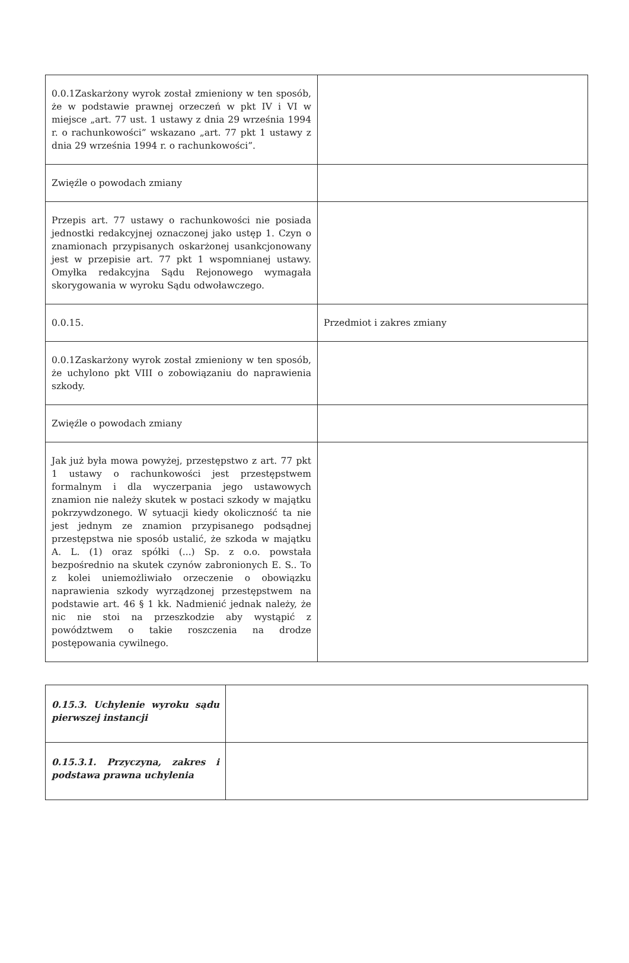| 0.0.1Zaskarżony wyrok został zmieniony w ten sposób, że w podstawie prawnej orzeczeń w pkt IV i VI w miejsce „art. 77 ust. 1 ustawy z dnia 29 września 1994 r. o rachunkowości” wskazano „art. 77 pkt 1 ustawy z dnia 29 września 1994 r. o rachunkowości”. | |
| Zwięźle o powodach zmiany | |
| Przepis art. 77 ustawy o rachunkowości nie posiada jednostki redakcyjnej oznaczonej jako ustęp 1. Czyn o znamionach przypisanych oskarżonej usankcjonowany jest w przepisie art. 77 pkt 1 wspomnianej ustawy. Omyłka redakcyjna Sądu Rejonowego wymagała skorygowania w wyroku Sądu odwoławczego. | |
| 0.0.15. | Przedmiot i zakres zmiany |
| 0.0.1Zaskarżony wyrok został zmieniony w ten sposób, że uchylono pkt VIII o zobowiązaniu do naprawienia szkody. | |
| Zwięźle o powodach zmiany | |
| Jak już była mowa powyżej, przestępstwo z art. 77 pkt 1 ustawy o rachunkowości jest przestępstwem formalnym i dla wyczerpania jego ustawowych znamion nie należy skutek w postaci szkody w majątku pokrzywdzonego. W sytuacji kiedy okoliczność ta nie jest jednym ze znamion przypisanego podsądnej przestępstwa nie sposób ustalić, że szkoda w majątku A. L. (1) oraz spółki (...) Sp. z o.o. powstała bezpośrednio na skutek czynów zabronionych E. S.. To z kolei uniemożliwiało orzeczenie o obowiązku naprawienia szkody wyrządzonej przestępstwem na podstawie art. 46 § 1 kk. Nadmienić jednak należy, że nic nie stoi na przeszkodzie aby wystąpić z powództwem o takie roszczenia na drodze postępowania cywilnego. | |
| 0.15.3. Uchylenie wyroku sądu pierwszej instancji | |
| 0.15.3.1. Przyczyna, zakres i podstawa prawna uchylenia | |